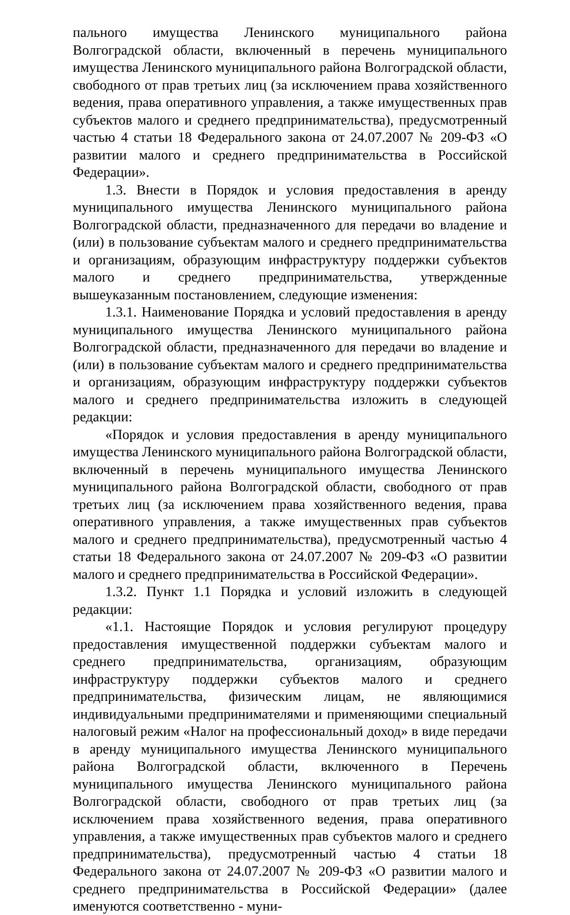пального имущества Ленинского муниципального района Волгоградской области, включенный в перечень муниципального имущества Ленинского муниципального района Волгоградской области, свободного от прав третьих лиц (за исключением права хозяйственного ведения, права оперативного управления, а также имущественных прав субъектов малого и среднего предпринимательства), предусмотренный частью 4 статьи 18 Федерального закона от 24.07.2007 № 209-ФЗ «О развитии малого и среднего предпринимательства в Российской Федерации».
1.3. Внести в Порядок и условия предоставления в аренду муниципального имущества Ленинского муниципального района Волгоградской области, предназначенного для передачи во владение и (или) в пользование субъектам малого и среднего предпринимательства и организациям, образующим инфраструктуру поддержки субъектов малого и среднего предпринимательства, утвержденные вышеуказанным постановлением, следующие изменения:
1.3.1. Наименование Порядка и условий предоставления в аренду муниципального имущества Ленинского муниципального района Волгоградской области, предназначенного для передачи во владение и (или) в пользование субъектам малого и среднего предпринимательства и организациям, образующим инфраструктуру поддержки субъектов малого и среднего предпринимательства изложить в следующей редакции:
«Порядок и условия предоставления в аренду муниципального имущества Ленинского муниципального района Волгоградской области, включенный в перечень муниципального имущества Ленинского муниципального района Волгоградской области, свободного от прав третьих лиц (за исключением права хозяйственного ведения, права оперативного управления, а также имущественных прав субъектов малого и среднего предпринимательства), предусмотренный частью 4 статьи 18 Федерального закона от 24.07.2007 № 209-ФЗ «О развитии малого и среднего предпринимательства в Российской Федерации».
1.3.2. Пункт 1.1 Порядка и условий изложить в следующей редакции:
«1.1. Настоящие Порядок и условия регулируют процедуру предоставления имущественной поддержки субъектам малого и среднего предпринимательства, организациям, образующим инфраструктуру поддержки субъектов малого и среднего предпринимательства, физическим лицам, не являющимися индивидуальными предпринимателями и применяющими специальный налоговый режим «Налог на профессиональный доход» в виде передачи в аренду муниципального имущества Ленинского муниципального района Волгоградской области, включенного в Перечень муниципального имущества Ленинского муниципального района Волгоградской области, свободного от прав третьих лиц (за исключением права хозяйственного ведения, права оперативного управления, а также имущественных прав субъектов малого и среднего предпринимательства), предусмотренный частью 4 статьи 18 Федерального закона от 24.07.2007 № 209-ФЗ «О развитии малого и среднего предпринимательства в Российской Федерации» (далее именуются соответственно - муни-